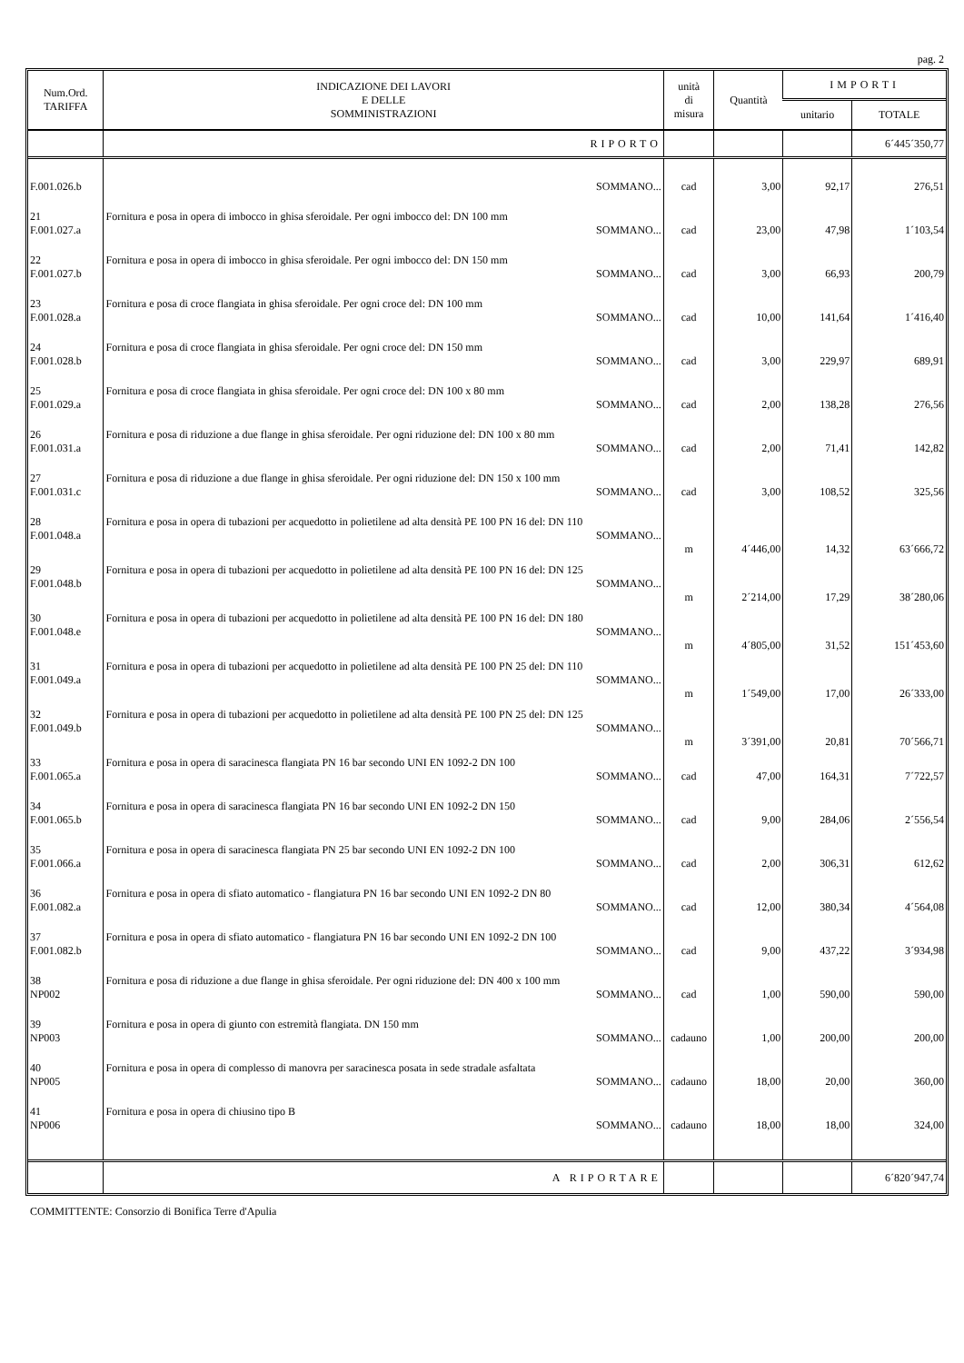pag. 2
| Num.Ord. TARIFFA | INDICAZIONE DEI LAVORI E DELLE SOMMINISTRAZIONI | unità di misura | Quantità | IMPORTI | |
| --- | --- | --- | --- | --- | --- |
| | | | | unitario | TOTALE |
| | RIPORTO | | | | 6´445´350,77 |
| F.001.026.b | SOMMANO... | cad | 3,00 | 92,17 | 276,51 |
| 21 F.001.027.a | Fornitura e posa in opera di imbocco in ghisa sferoidale. Per ogni imbocco del: DN 100 mm SOMMANO... | cad | 23,00 | 47,98 | 1´103,54 |
| 22 F.001.027.b | Fornitura e posa in opera di imbocco in ghisa sferoidale. Per ogni imbocco del: DN 150 mm SOMMANO... | cad | 3,00 | 66,93 | 200,79 |
| 23 F.001.028.a | Fornitura e posa di croce flangiata in ghisa sferoidale. Per ogni croce del: DN 100 mm SOMMANO... | cad | 10,00 | 141,64 | 1´416,40 |
| 24 F.001.028.b | Fornitura e posa di croce flangiata in ghisa sferoidale. Per ogni croce del: DN 150 mm SOMMANO... | cad | 3,00 | 229,97 | 689,91 |
| 25 F.001.029.a | Fornitura e posa di croce flangiata in ghisa sferoidale. Per ogni croce del: DN 100 x 80 mm SOMMANO... | cad | 2,00 | 138,28 | 276,56 |
| 26 F.001.031.a | Fornitura e posa di riduzione a due flange in ghisa sferoidale. Per ogni riduzione del: DN 100 x 80 mm SOMMANO... | cad | 2,00 | 71,41 | 142,82 |
| 27 F.001.031.c | Fornitura e posa di riduzione a due flange in ghisa sferoidale. Per ogni riduzione del: DN 150 x 100 mm SOMMANO... | cad | 3,00 | 108,52 | 325,56 |
| 28 F.001.048.a | Fornitura e posa in opera di tubazioni per acquedotto in polietilene ad alta densità PE 100 PN 16 del: DN 110 SOMMANO... | m | 4´446,00 | 14,32 | 63´666,72 |
| 29 F.001.048.b | Fornitura e posa in opera di tubazioni per acquedotto in polietilene ad alta densità PE 100 PN 16 del: DN 125 SOMMANO... | m | 2´214,00 | 17,29 | 38´280,06 |
| 30 F.001.048.e | Fornitura e posa in opera di tubazioni per acquedotto in polietilene ad alta densità PE 100 PN 16 del: DN 180 SOMMANO... | m | 4´805,00 | 31,52 | 151´453,60 |
| 31 F.001.049.a | Fornitura e posa in opera di tubazioni per acquedotto in polietilene ad alta densità PE 100 PN 25 del: DN 110 SOMMANO... | m | 1´549,00 | 17,00 | 26´333,00 |
| 32 F.001.049.b | Fornitura e posa in opera di tubazioni per acquedotto in polietilene ad alta densità PE 100 PN 25 del: DN 125 SOMMANO... | m | 3´391,00 | 20,81 | 70´566,71 |
| 33 F.001.065.a | Fornitura e posa in opera di saracinesca flangiata PN 16 bar secondo UNI EN 1092-2 DN 100 SOMMANO... | cad | 47,00 | 164,31 | 7´722,57 |
| 34 F.001.065.b | Fornitura e posa in opera di saracinesca flangiata PN 16 bar secondo UNI EN 1092-2 DN 150 SOMMANO... | cad | 9,00 | 284,06 | 2´556,54 |
| 35 F.001.066.a | Fornitura e posa in opera di saracinesca flangiata PN 25 bar secondo UNI EN 1092-2 DN 100 SOMMANO... | cad | 2,00 | 306,31 | 612,62 |
| 36 F.001.082.a | Fornitura e posa in opera di sfiato automatico - flangiatura PN 16 bar secondo UNI EN 1092-2 DN 80 SOMMANO... | cad | 12,00 | 380,34 | 4´564,08 |
| 37 F.001.082.b | Fornitura e posa in opera di sfiato automatico - flangiatura PN 16 bar secondo UNI EN 1092-2 DN 100 SOMMANO... | cad | 9,00 | 437,22 | 3´934,98 |
| 38 NP002 | Fornitura e posa di riduzione a due flange in ghisa sferoidale. Per ogni riduzione del: DN 400 x 100 mm SOMMANO... | cad | 1,00 | 590,00 | 590,00 |
| 39 NP003 | Fornitura e posa in opera di giunto con estremità flangiata. DN 150 mm SOMMANO... | cadauno | 1,00 | 200,00 | 200,00 |
| 40 NP005 | Fornitura e posa in opera di complesso di manovra per saracinesca posata in sede stradale asfaltata SOMMANO... | cadauno | 18,00 | 20,00 | 360,00 |
| 41 NP006 | Fornitura e posa in opera di chiusino tipo B SOMMANO... | cadauno | 18,00 | 18,00 | 324,00 |
| | A RIPORTARE | | | | 6´820´947,74 |
COMMITTENTE: Consorzio di Bonifica Terre d'Apulia